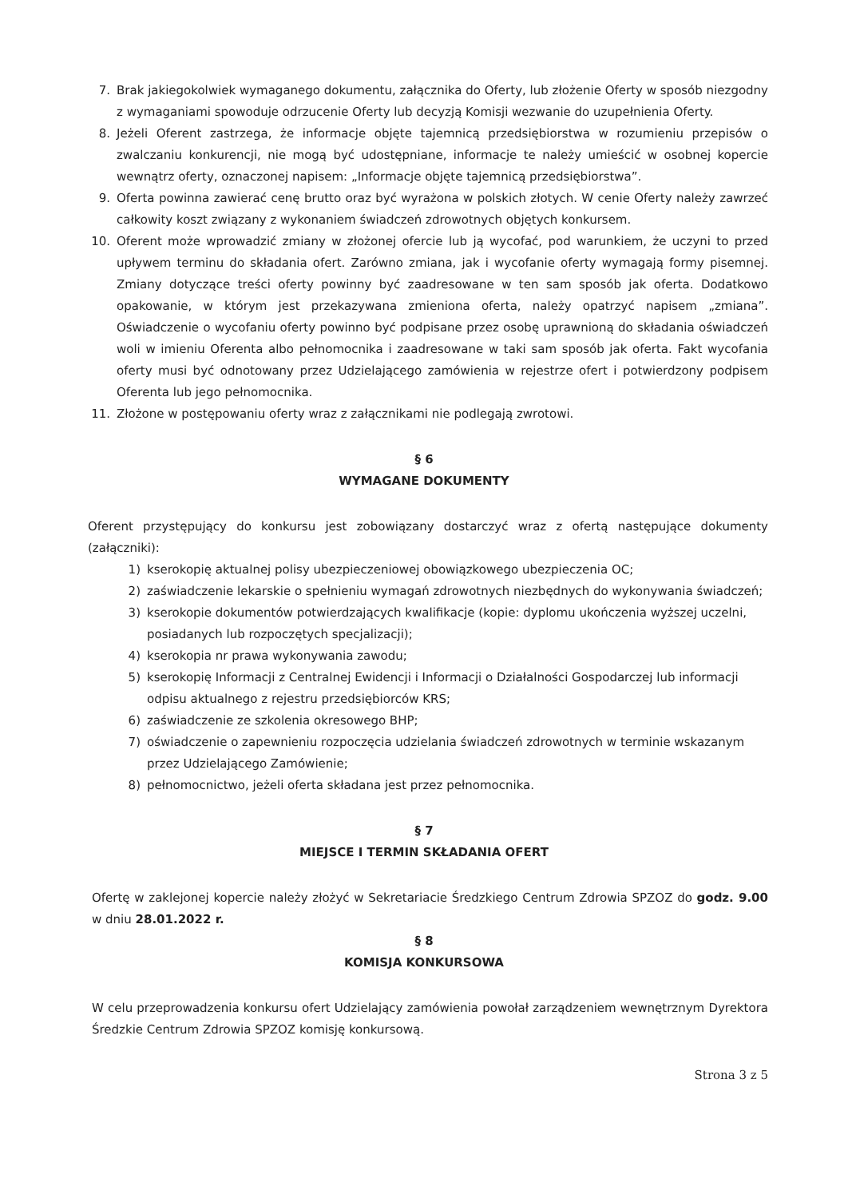7. Brak jakiegokolwiek wymaganego dokumentu, załącznika do Oferty, lub złożenie Oferty w sposób niezgodny z wymaganiami spowoduje odrzucenie Oferty lub decyzją Komisji wezwanie do uzupełnienia Oferty.
8. Jeżeli Oferent zastrzega, że informacje objęte tajemnicą przedsiębiorstwa w rozumieniu przepisów o zwalczaniu konkurencji, nie mogą być udostępniane, informacje te należy umieścić w osobnej kopercie wewnątrz oferty, oznaczonej napisem: „Informacje objęte tajemnicą przedsiębiorstwa”.
9. Oferta powinna zawierać cenę brutto oraz być wyrażona w polskich złotych. W cenie Oferty należy zawrzeć całkowity koszt związany z wykonaniem świadczeń zdrowotnych objętych konkursem.
10. Oferent może wprowadzić zmiany w złożonej ofercie lub ją wycofać, pod warunkiem, że uczyni to przed upływem terminu do składania ofert. Zarówno zmiana, jak i wycofanie oferty wymagają formy pisemnej. Zmiany dotyczące treści oferty powinny być zaadresowane w ten sam sposób jak oferta. Dodatkowo opakowanie, w którym jest przekazywana zmieniona oferta, należy opatrzyć napisem „zmiana”. Oświadczenie o wycofaniu oferty powinno być podpisane przez osobę uprawnioną do składania oświadczeń woli w imieniu Oferenta albo pełnomocnika i zaadresowane w taki sam sposób jak oferta. Fakt wycofania oferty musi być odnotowany przez Udzielającego zamówienia w rejestrze ofert i potwierdzony podpisem Oferenta lub jego pełnomocnika.
11. Złożone w postępowaniu oferty wraz z załącznikami nie podlegają zwrotowi.
§ 6
WYMAGANE DOKUMENTY
Oferent przystępujący do konkursu jest zobowiązany dostarczyć wraz z ofertą następujące dokumenty (załączniki):
1) kserokopię aktualnej polisy ubezpieczeniowej obowiązkowego ubezpieczenia OC;
2) zaświadczenie lekarskie o spełnieniu wymagań zdrowotnych niezbędnych do wykonywania świadczeń;
3) kserokopie dokumentów potwierdzających kwalifikacje (kopie: dyplomu ukończenia wyższej uczelni, posiadanych lub rozpoczętych specjalizacji);
4) kserokopia nr prawa wykonywania zawodu;
5) kserokopię Informacji z Centralnej Ewidencji i Informacji o Działalności Gospodarczej lub informacji odpisu aktualnego z rejestru przedsiębiorców KRS;
6) zaświadczenie ze szkolenia okresowego BHP;
7) oświadczenie o zapewnieniu rozpoczęcia udzielania świadczeń zdrowotnych w terminie wskazanym przez Udzielającego Zamówienie;
8) pełnomocnictwo, jeżeli oferta składana jest przez pełnomocnika.
§ 7
MIEJSCE I TERMIN SKŁADANIA OFERT
Ofertę w zaklejonej kopercie należy złożyć w Sekretariacie Średzkiego Centrum Zdrowia SPZOZ do godz. 9.00 w dniu 28.01.2022 r.
§ 8
KOMISJA KONKURSOWA
W celu przeprowadzenia konkursu ofert Udzielający zamówienia powołał zarządzeniem wewnętrznym Dyrektora Średzkie Centrum Zdrowia SPZOZ komisję konkursową.
Strona 3 z 5